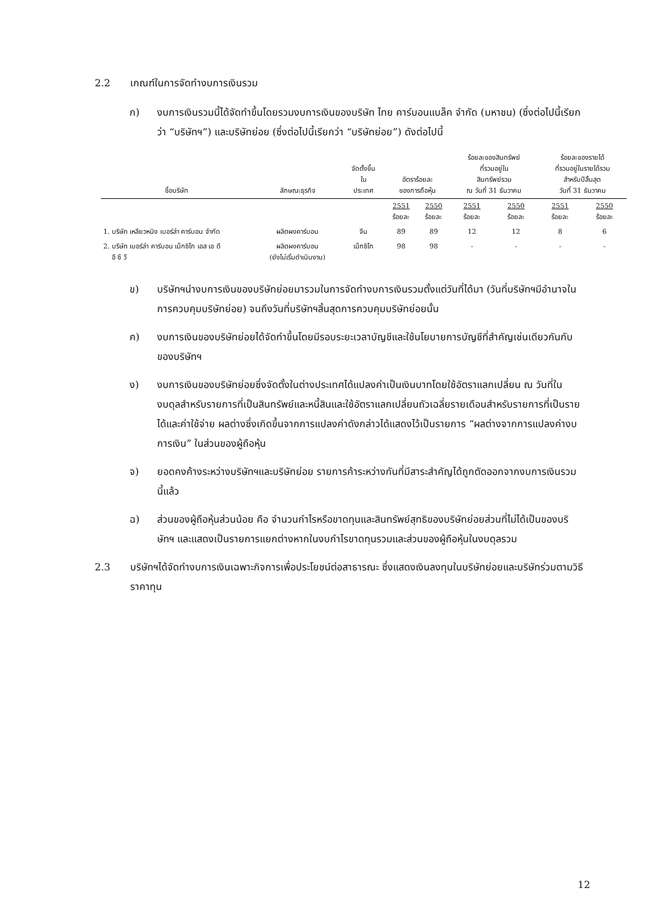2.2 เกณฑ์ในการจัดทำงบการเงินรวม
ก) งบการเงินรวมนี้ได้จัดทำขึ้นโดยรวมงบการเงินของบริษัท ไทย คาร์บอนแบล็ค จำกัด (มหาชน) (ซึ่งต่อไปนี้เรียกว่า “บริษัทฯ”) และบริษัทย่อย (ซึ่งต่อไปนี้เรียกว่า “บริษัทย่อย”) ดังต่อไปนี้
| ชื่อบริษัท | ลักษณะธุรกิจ | จัดตั้งขึ้น ใน ประเทศ | อัตราร้อยละ ของการถือหุ้น | | ร้อยละของสินทรัพย์ ที่รวมอยู่ใน สินทรัพย์รวม ณ วันที่ 31 ธันวาคม | | ร้อยละของรายได้ ที่รวมอยู่ในรายได้รวม สำหรับปีสิ้นสุด วันที่ 31 ธันวาคม | |
| --- | --- | --- | --- | --- | --- | --- | --- | --- |
| | | | 2551 ร้อยละ | 2550 ร้อยละ | 2551 ร้อยละ | 2550 ร้อยละ | 2551 ร้อยละ | 2550 ร้อยละ |
| 1. บริษัท เหลียวหนิง เบอร์ล่า คาร์บอน จำกัด | ผลิตผงคาร์บอน | จีน | 89 | 89 | 12 | 12 | 8 | 6 |
| 2. บริษัท เบอร์ล่า คาร์บอน เม็กซิโก เอส เอ ดี อี ซี วี | ผลิตผงคาร์บอน (ยังไม่เริ่มดำเนินงาน) | เม็กซิโก | 98 | 98 | - | - | - | - |
ข) บริษัทฯนำงบการเงินของบริษัทย่อยมารวมในการจัดทำงบการเงินรวมตั้งแต่วันที่ได้มา (วันที่บริษัทฯมีอำนาจในการควบคุมบริษัทย่อย) จนถึงวันที่บริษัทฯสิ้นสุดการควบคุมบริษัทย่อยนั้น
ค) งบการเงินของบริษัทย่อยได้จัดทำขึ้นโดยมีรอบระยะเวลาบัญชีและใช้นโยบายการบัญชีที่สำคัญเช่นเดียวกันกับของบริษัทฯ
ง) งบการเงินของบริษัทย่อยซึ่งจัดตั้งในต่างประเทศได้แปลงค่าเป็นเงินบาทโดยใช้อัตราแลกเปลี่ยน ณ วันที่ในงบดุลสำหรับรายการที่เป็นสินทรัพย์และหนี้สินและใช้อัตราแลกเปลี่ยนถัวเฉลี่ยรายเดือนสำหรับรายการที่เป็นรายได้และค่าใช้จ่าย ผลต่างซึ่งเกิดขึ้นจากการแปลงค่าดังกล่าวได้แสดงไว้เป็นรายการ “ผลต่างจากการแปลงค่างบการเงิน” ในส่วนของผู้ถือหุ้น
จ) ยอดคงค้างระหว่างบริษัทฯและบริษัทย่อย รายการค้าระหว่างกันที่มีสาระสำคัญได้ถูกตัดออกจากงบการเงินรวมนี้แล้ว
ฉ) ส่วนของผู้ถือหุ้นส่วนน้อย คือ จำนวนกำไรหรือขาดทุนและสินทรัพย์สุทธิของบริษัทย่อยส่วนที่ไม่ได้เป็นของบริษัทฯ และแสดงเป็นรายการแยกต่างหากในงบกำไรขาดทุนรวมและส่วนของผู้ถือหุ้นในงบดุลรวม
2.3 บริษัทฯได้จัดทำงบการเงินเฉพาะกิจการเพื่อประโยชน์ต่อสาธารณะ ซึ่งแสดงเงินลงทุนในบริษัทย่อยและบริษัทร่วมตามวิธีราคาทุน
12